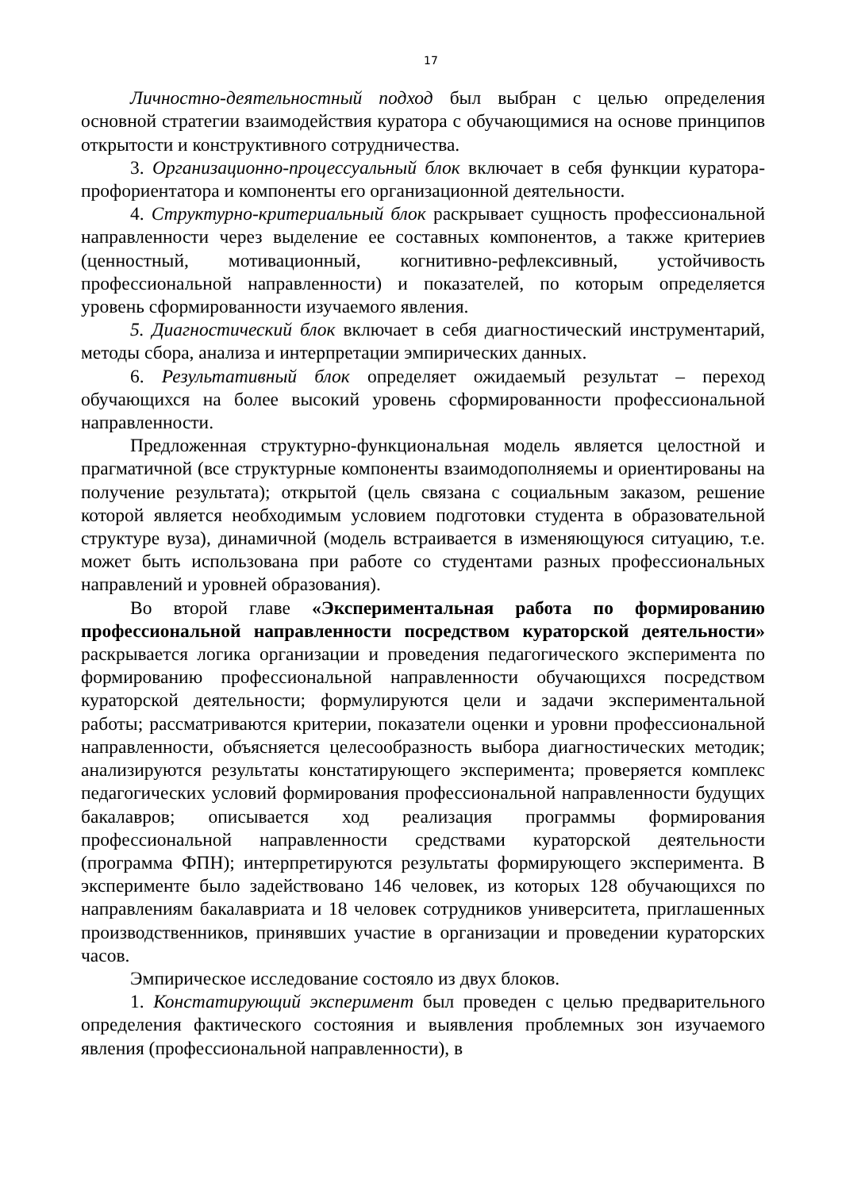17
Личностно-деятельностный подход был выбран с целью определения основной стратегии взаимодействия куратора с обучающимися на основе принципов открытости и конструктивного сотрудничества.
3. Организационно-процессуальный блок включает в себя функции куратора-профориентатора и компоненты его организационной деятельности.
4. Структурно-критериальный блок раскрывает сущность профессиональной направленности через выделение ее составных компонентов, а также критериев (ценностный, мотивационный, когнитивно-рефлексивный, устойчивость профессиональной направленности) и показателей, по которым определяется уровень сформированности изучаемого явления.
5. Диагностический блок включает в себя диагностический инструментарий, методы сбора, анализа и интерпретации эмпирических данных.
6. Результативный блок определяет ожидаемый результат – переход обучающихся на более высокий уровень сформированности профессиональной направленности.
Предложенная структурно-функциональная модель является целостной и прагматичной (все структурные компоненты взаимодополняемы и ориентированы на получение результата); открытой (цель связана с социальным заказом, решение которой является необходимым условием подготовки студента в образовательной структуре вуза), динамичной (модель встраивается в изменяющуюся ситуацию, т.е. может быть использована при работе со студентами разных профессиональных направлений и уровней образования).
Во второй главе «Экспериментальная работа по формированию профессиональной направленности посредством кураторской деятельности» раскрывается логика организации и проведения педагогического эксперимента по формированию профессиональной направленности обучающихся посредством кураторской деятельности; формулируются цели и задачи экспериментальной работы; рассматриваются критерии, показатели оценки и уровни профессиональной направленности, объясняется целесообразность выбора диагностических методик; анализируются результаты констатирующего эксперимента; проверяется комплекс педагогических условий формирования профессиональной направленности будущих бакалавров; описывается ход реализация программы формирования профессиональной направленности средствами кураторской деятельности (программа ФПН); интерпретируются результаты формирующего эксперимента. В эксперименте было задействовано 146 человек, из которых 128 обучающихся по направлениям бакалавриата и 18 человек сотрудников университета, приглашенных производственников, принявших участие в организации и проведении кураторских часов.
Эмпирическое исследование состояло из двух блоков.
1. Констатирующий эксперимент был проведен с целью предварительного определения фактического состояния и выявления проблемных зон изучаемого явления (профессиональной направленности), в